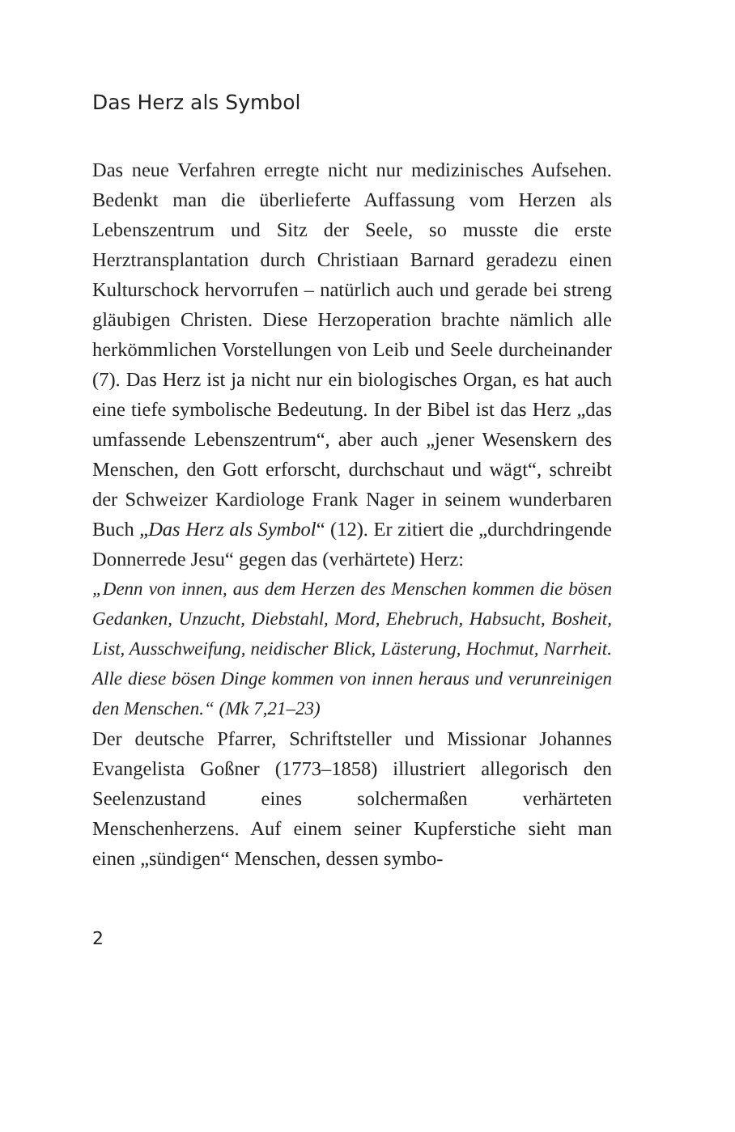Das Herz als Symbol
Das neue Verfahren erregte nicht nur medizinisches Aufsehen. Bedenkt man die überlieferte Auffassung vom Herzen als Lebenszentrum und Sitz der Seele, so musste die erste Herztransplantation durch Christiaan Barnard geradezu einen Kulturschock hervorrufen – natürlich auch und gerade bei streng gläubigen Christen. Diese Herzoperation brachte nämlich alle herkömmlichen Vorstellungen von Leib und Seele durcheinander (7). Das Herz ist ja nicht nur ein biologisches Organ, es hat auch eine tiefe symbolische Bedeutung. In der Bibel ist das Herz „das umfassende Lebenszentrum“, aber auch „jener Wesenskern des Menschen, den Gott erforscht, durchschaut und wägt“, schreibt der Schweizer Kardiologe Frank Nager in seinem wunderbaren Buch „Das Herz als Symbol“ (12). Er zitiert die „durchdringende Donnerrede Jesu“ gegen das (verhärtete) Herz:
„Denn von innen, aus dem Herzen des Menschen kommen die bösen Gedanken, Unzucht, Diebstahl, Mord, Ehebruch, Habsucht, Bosheit, List, Ausschweifung, neidischer Blick, Lästerung, Hochmut, Narrheit. Alle diese bösen Dinge kommen von innen heraus und verunreinigen den Menschen.“ (Mk 7,21–23)
Der deutsche Pfarrer, Schriftsteller und Missionar Johannes Evangelista Goßner (1773–1858) illustriert allegorisch den Seelenzustand eines solchermaßen verhärteten Menschenherzens. Auf einem seiner Kupferstiche sieht man einen „sündigen“ Menschen, dessen symbo-
2